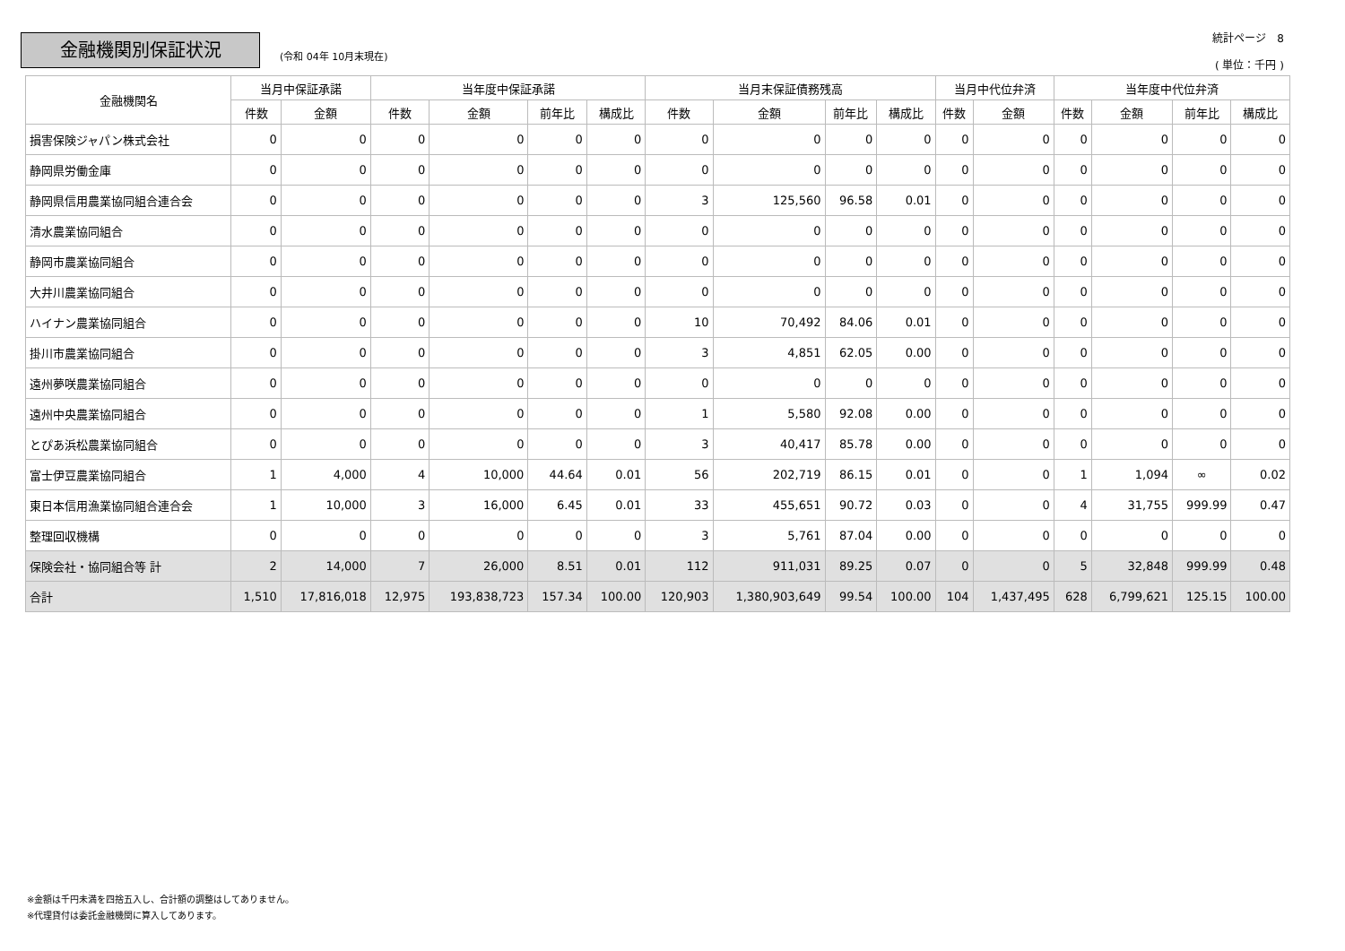金融機関別保証状況
(令和 04年 10月末現在)
統計ページ　8
( 単位：千円 )
| 金融機関名 | 当月中保証承諾 | | 当年度中保証承諾 | | | | 当月末保証債務残高 | | | | 当月中代位弁済 | | 当年度中代位弁済 | | | |
| --- | --- | --- | --- | --- | --- | --- | --- | --- | --- | --- | --- | --- | --- | --- | --- | --- |
| | 件数 | 金額 | 件数 | 金額 | 前年比 | 構成比 | 件数 | 金額 | 前年比 | 構成比 | 件数 | 金額 | 件数 | 金額 | 前年比 | 構成比 |
| 損害保険ジャパン株式会社 | 0 | 0 | 0 | 0 | 0 | 0 | 0 | 0 | 0 | 0 | 0 | 0 | 0 | 0 | 0 | 0 |
| 静岡県労働金庫 | 0 | 0 | 0 | 0 | 0 | 0 | 0 | 0 | 0 | 0 | 0 | 0 | 0 | 0 | 0 | 0 |
| 静岡県信用農業協同組合連合会 | 0 | 0 | 0 | 0 | 0 | 0 | 3 | 125,560 | 96.58 | 0.01 | 0 | 0 | 0 | 0 | 0 | 0 |
| 清水農業協同組合 | 0 | 0 | 0 | 0 | 0 | 0 | 0 | 0 | 0 | 0 | 0 | 0 | 0 | 0 | 0 | 0 |
| 静岡市農業協同組合 | 0 | 0 | 0 | 0 | 0 | 0 | 0 | 0 | 0 | 0 | 0 | 0 | 0 | 0 | 0 | 0 |
| 大井川農業協同組合 | 0 | 0 | 0 | 0 | 0 | 0 | 0 | 0 | 0 | 0 | 0 | 0 | 0 | 0 | 0 | 0 |
| ハイナン農業協同組合 | 0 | 0 | 0 | 0 | 0 | 0 | 10 | 70,492 | 84.06 | 0.01 | 0 | 0 | 0 | 0 | 0 | 0 |
| 掛川市農業協同組合 | 0 | 0 | 0 | 0 | 0 | 0 | 3 | 4,851 | 62.05 | 0.00 | 0 | 0 | 0 | 0 | 0 | 0 |
| 遠州夢咲農業協同組合 | 0 | 0 | 0 | 0 | 0 | 0 | 0 | 0 | 0 | 0 | 0 | 0 | 0 | 0 | 0 | 0 |
| 遠州中央農業協同組合 | 0 | 0 | 0 | 0 | 0 | 0 | 1 | 5,580 | 92.08 | 0.00 | 0 | 0 | 0 | 0 | 0 | 0 |
| とぴあ浜松農業協同組合 | 0 | 0 | 0 | 0 | 0 | 0 | 3 | 40,417 | 85.78 | 0.00 | 0 | 0 | 0 | 0 | 0 | 0 |
| 富士伊豆農業協同組合 | 1 | 4,000 | 4 | 10,000 | 44.64 | 0.01 | 56 | 202,719 | 86.15 | 0.01 | 0 | 0 | 1 | 1,094 | ∞ | 0.02 |
| 東日本信用漁業協同組合連合会 | 1 | 10,000 | 3 | 16,000 | 6.45 | 0.01 | 33 | 455,651 | 90.72 | 0.03 | 0 | 0 | 4 | 31,755 | 999.99 | 0.47 |
| 整理回収機構 | 0 | 0 | 0 | 0 | 0 | 0 | 3 | 5,761 | 87.04 | 0.00 | 0 | 0 | 0 | 0 | 0 | 0 |
| 保険会社・協同組合等 計 | 2 | 14,000 | 7 | 26,000 | 8.51 | 0.01 | 112 | 911,031 | 89.25 | 0.07 | 0 | 0 | 5 | 32,848 | 999.99 | 0.48 |
| 合計 | 1,510 | 17,816,018 | 12,975 | 193,838,723 | 157.34 | 100.00 | 120,903 | 1,380,903,649 | 99.54 | 100.00 | 104 | 1,437,495 | 628 | 6,799,621 | 125.15 | 100.00 |
※金額は千円未満を四捨五入し、合計額の調整はしてありません。
※代理貸付は委託金融機関に算入してあります。